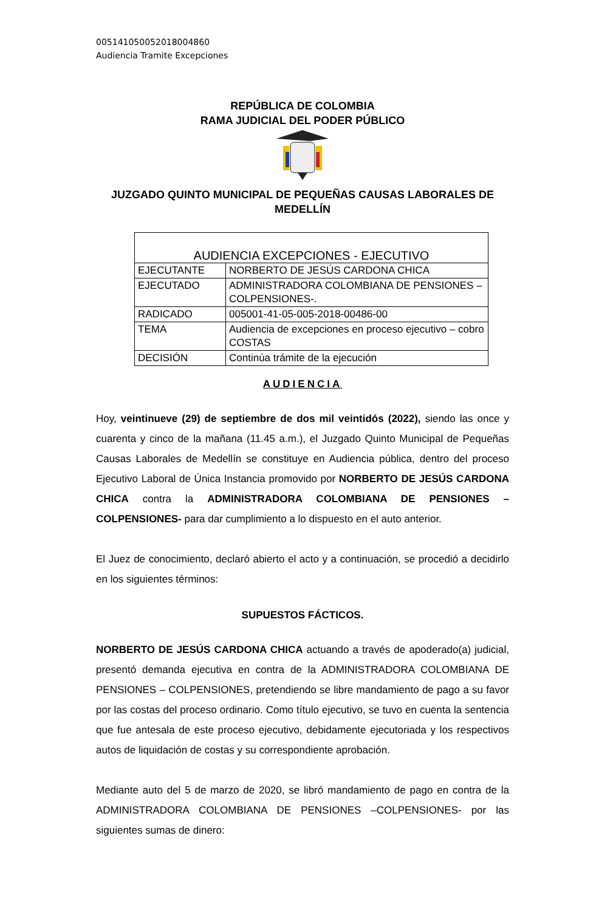005141050052018004860
Audiencia Tramite Excepciones
REPÚBLICA DE COLOMBIA
RAMA JUDICIAL DEL PODER PÚBLICO
JUZGADO QUINTO MUNICIPAL DE PEQUEÑAS CAUSAS LABORALES DE MEDELLÍN
| AUDIENCIA EXCEPCIONES - EJECUTIVO | |
| EJECUTANTE | NORBERTO DE JESÚS CARDONA CHICA |
| EJECUTADO | ADMINISTRADORA COLOMBIANA DE PENSIONES – COLPENSIONES-. |
| RADICADO | 005001-41-05-005-2018-00486-00 |
| TEMA | Audiencia de excepciones en proceso ejecutivo – cobro COSTAS |
| DECISIÓN | Continúa trámite de la ejecución |
AUDIENCIA
Hoy, veintinueve (29) de septiembre de dos mil veintidós (2022), siendo las once y cuarenta y cinco de la mañana (11.45 a.m.), el Juzgado Quinto Municipal de Pequeñas Causas Laborales de Medellín se constituye en Audiencia pública, dentro del proceso Ejecutivo Laboral de Única Instancia promovido por NORBERTO DE JESÚS CARDONA CHICA contra la ADMINISTRADORA COLOMBIANA DE PENSIONES –COLPENSIONES- para dar cumplimiento a lo dispuesto en el auto anterior.
El Juez de conocimiento, declaró abierto el acto y a continuación, se procedió a decidirlo en los siguientes términos:
SUPUESTOS FÁCTICOS.
NORBERTO DE JESÚS CARDONA CHICA actuando a través de apoderado(a) judicial, presentó demanda ejecutiva en contra de la ADMINISTRADORA COLOMBIANA DE PENSIONES – COLPENSIONES, pretendiendo se libre mandamiento de pago a su favor por las costas del proceso ordinario. Como título ejecutivo, se tuvo en cuenta la sentencia que fue antesala de este proceso ejecutivo, debidamente ejecutoriada y los respectivos autos de liquidación de costas y su correspondiente aprobación.
Mediante auto del 5 de marzo de 2020, se libró mandamiento de pago en contra de la ADMINISTRADORA COLOMBIANA DE PENSIONES –COLPENSIONES- por las siguientes sumas de dinero: